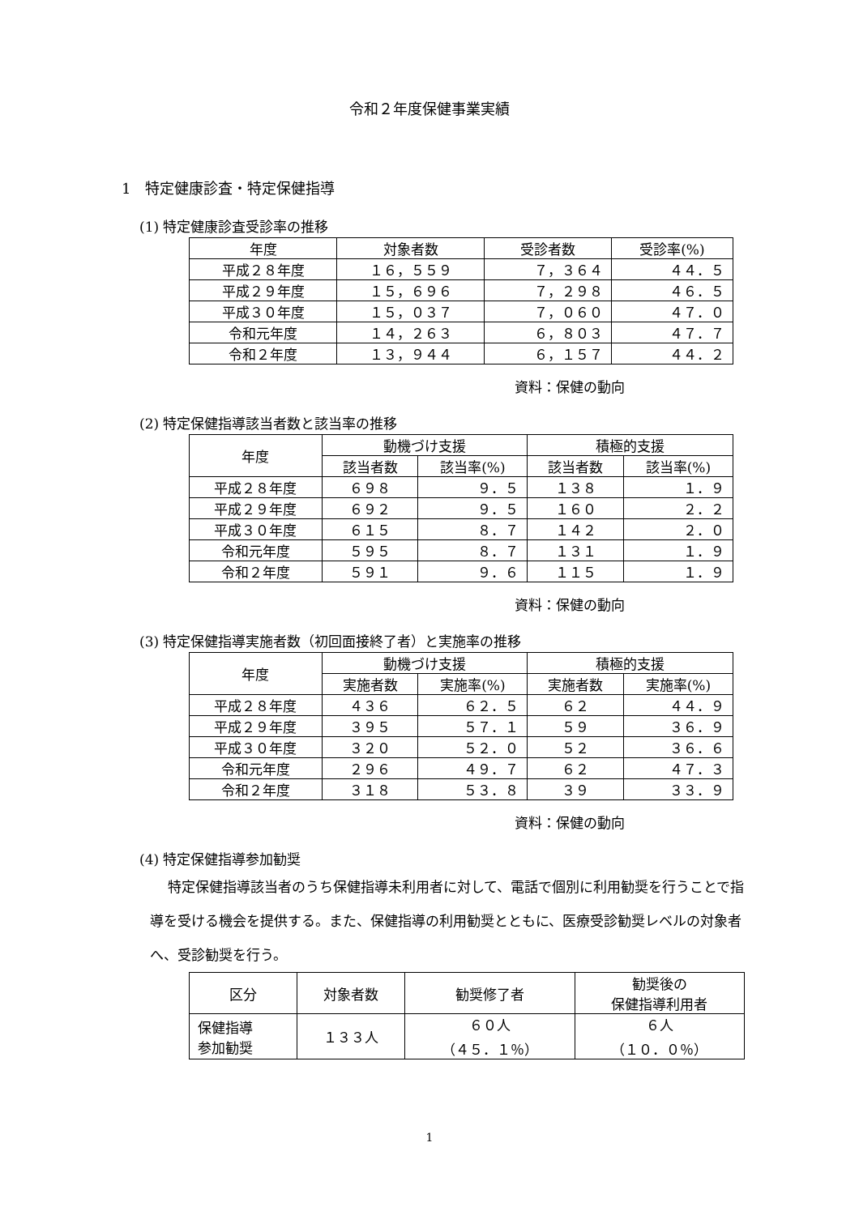令和２年度保健事業実績
1　特定健康診査・特定保健指導
(1) 特定健康診査受診率の推移
| 年度 | 対象者数 | 受診者数 | 受診率(%) |
| --- | --- | --- | --- |
| 平成２８年度 | １６，５５９ | ７，３６４ | ４４．５ |
| 平成２９年度 | １５，６９６ | ７，２９８ | ４６．５ |
| 平成３０年度 | １５，０３７ | ７，０６０ | ４７．０ |
| 令和元年度 | １４，２６３ | ６，８０３ | ４７．７ |
| 令和２年度 | １３，９４４ | ６，１５７ | ４４．２ |
資料：保健の動向
(2) 特定保健指導該当者数と該当率の推移
| 年度 | 動機づけ支援 | | 積極的支援 | |
| --- | --- | --- | --- | --- |
| | 該当者数 | 該当率(%) | 該当者数 | 該当率(%) |
| 平成２８年度 | ６９８ | ９．５ | １３８ | １．９ |
| 平成２９年度 | ６９２ | ９．５ | １６０ | ２．２ |
| 平成３０年度 | ６１５ | ８．７ | １４２ | ２．０ |
| 令和元年度 | ５９５ | ８．７ | １３１ | １．９ |
| 令和２年度 | ５９１ | ９．６ | １１５ | １．９ |
資料：保健の動向
(3) 特定保健指導実施者数（初回面接終了者）と実施率の推移
| 年度 | 動機づけ支援 | | 積極的支援 | |
| --- | --- | --- | --- | --- |
| | 実施者数 | 実施率(%) | 実施者数 | 実施率(%) |
| 平成２８年度 | ４３６ | ６２．５ | ６２ | ４４．９ |
| 平成２９年度 | ３９５ | ５７．１ | ５９ | ３６．９ |
| 平成３０年度 | ３２０ | ５２．０ | ５２ | ３６．６ |
| 令和元年度 | ２９６ | ４９．７ | ６２ | ４７．３ |
| 令和２年度 | ３１８ | ５３．８ | ３９ | ３３．９ |
資料：保健の動向
(4) 特定保健指導参加勧奨
特定保健指導該当者のうち保健指導未利用者に対して、電話で個別に利用勧奨を行うことで指導を受ける機会を提供する。また、保健指導の利用勧奨とともに、医療受診勧奨レベルの対象者へ、受診勧奨を行う。
| 区分 | 対象者数 | 勧奨修了者 | 勧奨後の 保健指導利用者 |
| --- | --- | --- | --- |
| 保健指導 参加勧奨 | １３３人 | ６０人 （４５．１％） | ６人 （１０．０％） |
1